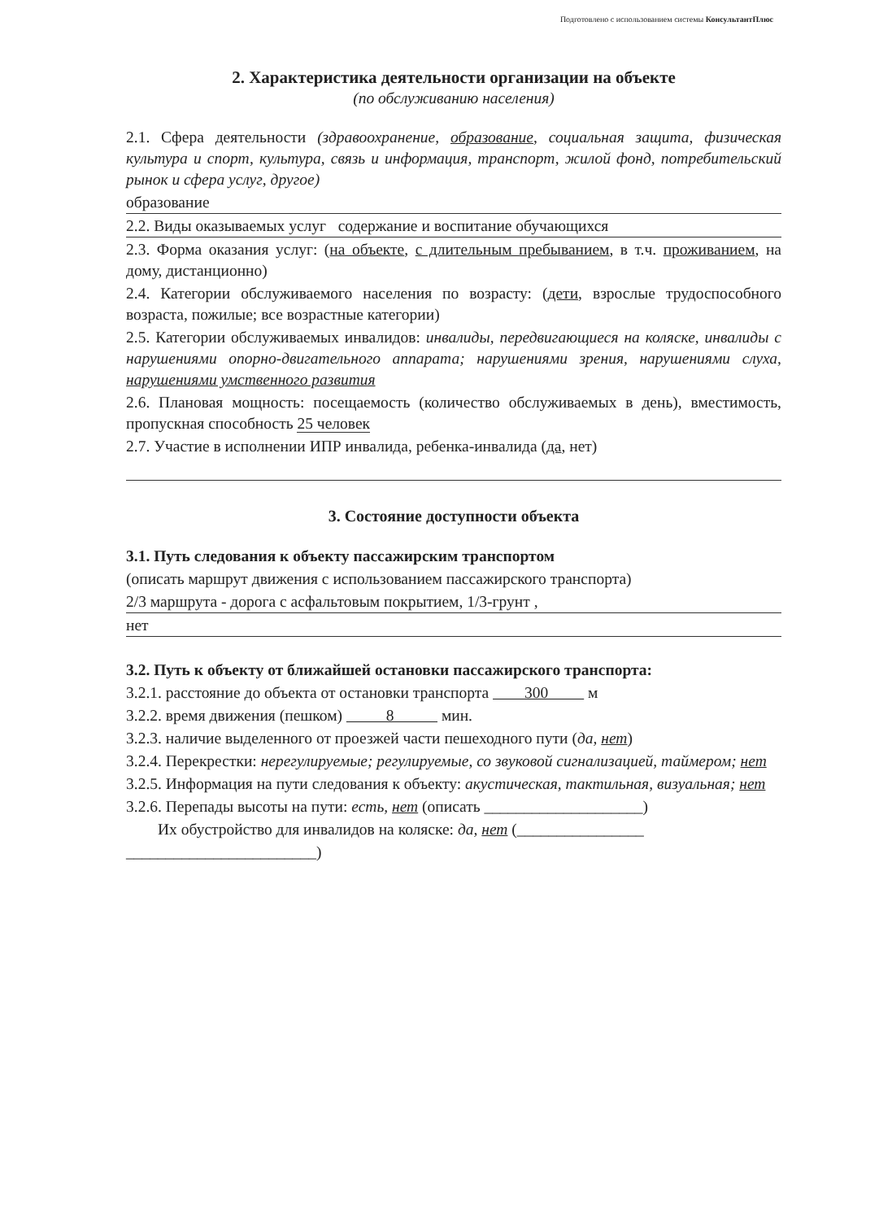Подготовлено с использованием системы КонсультантПлюс
2. Характеристика деятельности организации на объекте
(по обслуживанию населения)
2.1. Сфера деятельности (здравоохранение, образование, социальная защита, физическая культура и спорт, культура, связь и информация, транспорт, жилой фонд, потребительский рынок и сфера услуг, другое)
образование
2.2. Виды оказываемых услуг содержание и воспитание обучающихся
2.3. Форма оказания услуг: (на объекте, с длительным пребыванием, в т.ч. проживанием, на дому, дистанционно)
2.4. Категории обслуживаемого населения по возрасту: (дети, взрослые трудоспособного возраста, пожилые; все возрастные категории)
2.5. Категории обслуживаемых инвалидов: инвалиды, передвигающиеся на коляске, инвалиды с нарушениями опорно-двигательного аппарата; нарушениями зрения, нарушениями слуха, нарушениями умственного развития
2.6. Плановая мощность: посещаемость (количество обслуживаемых в день), вместимость, пропускная способность 25 человек
2.7. Участие в исполнении ИПР инвалида, ребенка-инвалида (да, нет)
3. Состояние доступности объекта
3.1. Путь следования к объекту пассажирским транспортом
(описать маршрут движения с использованием пассажирского транспорта)
2/3 маршрута - дорога с асфальтовым покрытием, 1/3-грунт ,
нет
3.2. Путь к объекту от ближайшей остановки пассажирского транспорта:
3.2.1. расстояние до объекта от остановки транспорта 300 м
3.2.2. время движения (пешком) 8 мин.
3.2.3. наличие выделенного от проезжей части пешеходного пути (да, нет)
3.2.4. Перекрестки: нерегулируемые; регулируемые, со звуковой сигнализацией, таймером; нет
3.2.5. Информация на пути следования к объекту: акустическая, тактильная, визуальная; нет
3.2.6. Перепады высоты на пути: есть, нет (описать ____________________)
Их обустройство для инвалидов на коляске: да, нет (________________
________________________)